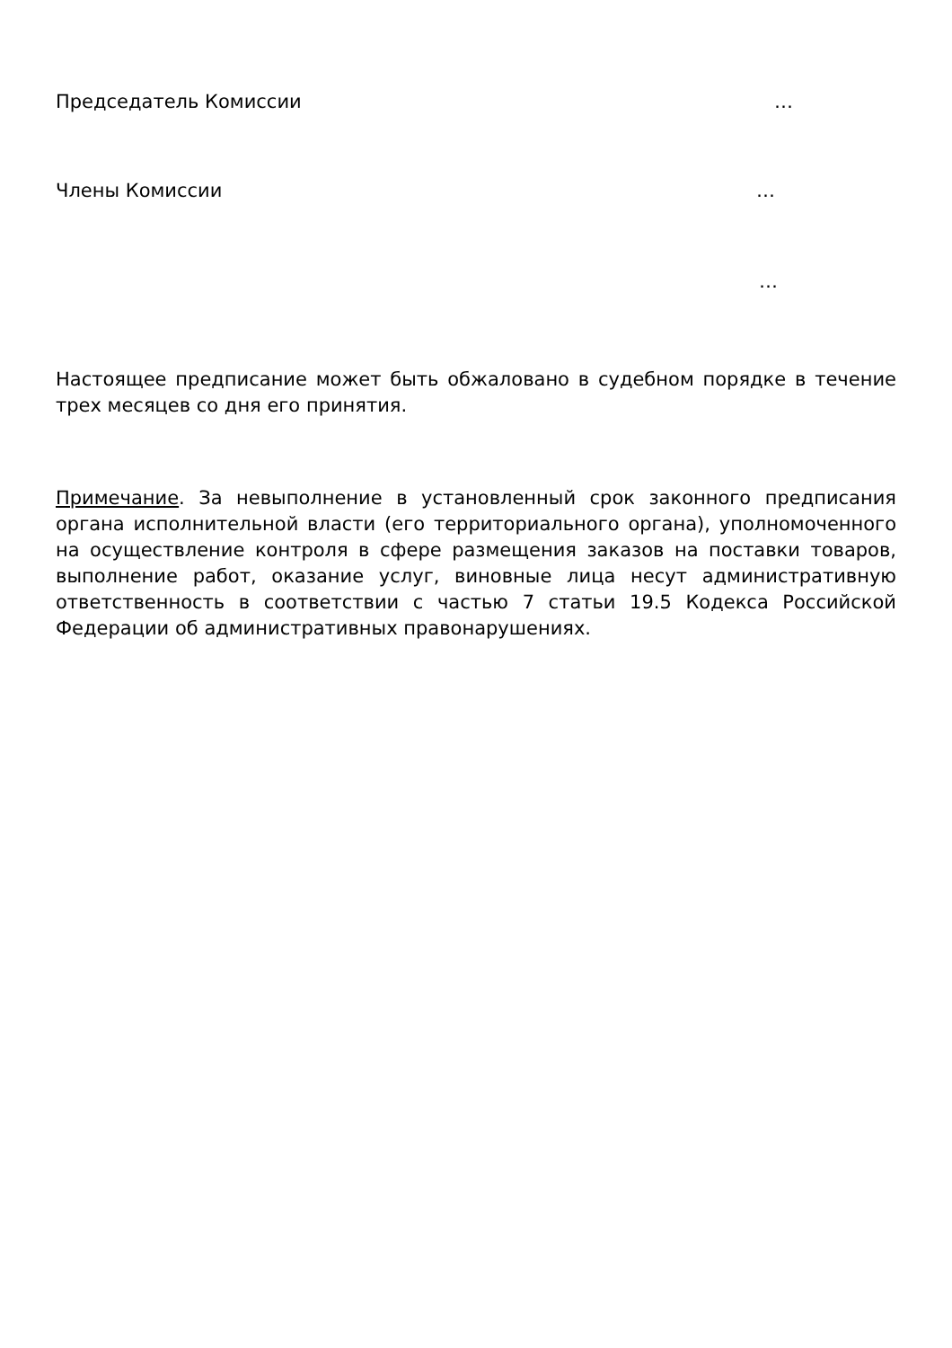Председатель Комиссии …
Члены Комиссии …
…
Настоящее предписание может быть обжаловано в судебном порядке в течение трех месяцев со дня его принятия.
Примечание. За невыполнение в установленный срок законного предписания органа исполнительной власти (его территориального органа), уполномоченного на осуществление контроля в сфере размещения заказов на поставки товаров, выполнение работ, оказание услуг, виновные лица несут административную ответственность в соответствии с частью 7 статьи 19.5 Кодекса Российской Федерации об административных правонарушениях.